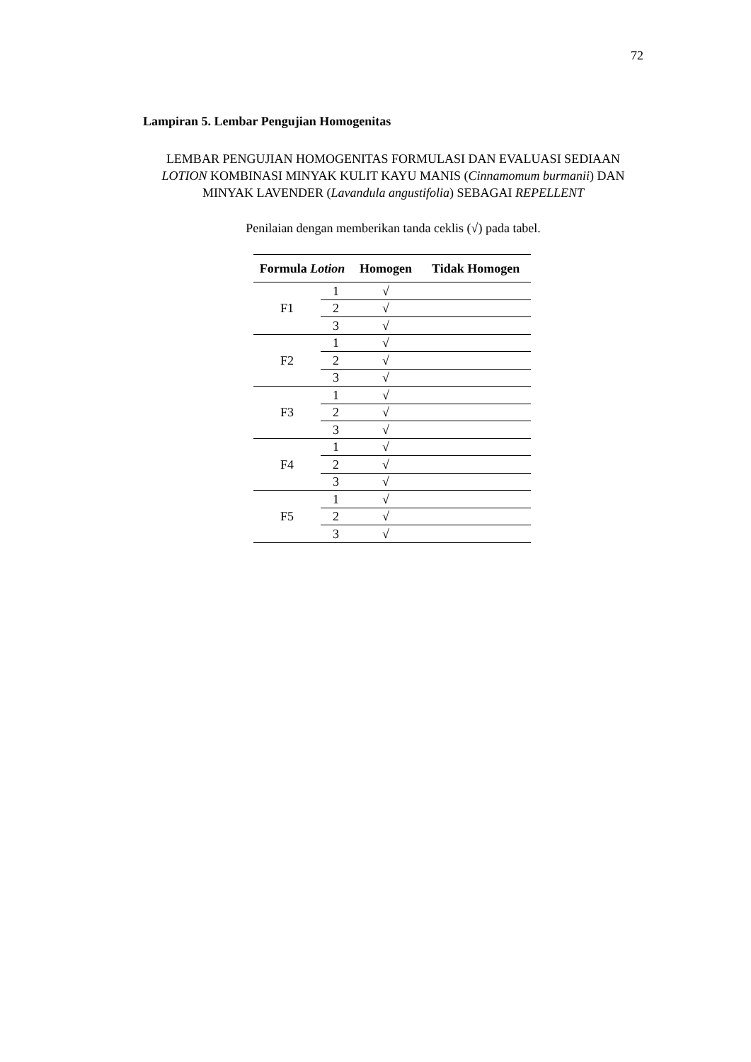72
Lampiran 5. Lembar Pengujian Homogenitas
LEMBAR PENGUJIAN HOMOGENITAS FORMULASI DAN EVALUASI SEDIAAN LOTION KOMBINASI MINYAK KULIT KAYU MANIS (Cinnamomum burmanii) DAN MINYAK LAVENDER (Lavandula angustifolia) SEBAGAI REPELLENT
Penilaian dengan memberikan tanda ceklis (√) pada tabel.
| Formula Lotion | | Homogen | Tidak Homogen |
| --- | --- | --- | --- |
| F1 | 1 | √ | |
| | 2 | √ | |
| | 3 | √ | |
| F2 | 1 | √ | |
| | 2 | √ | |
| | 3 | √ | |
| F3 | 1 | √ | |
| | 2 | √ | |
| | 3 | √ | |
| F4 | 1 | √ | |
| | 2 | √ | |
| | 3 | √ | |
| F5 | 1 | √ | |
| | 2 | √ | |
| | 3 | √ | |